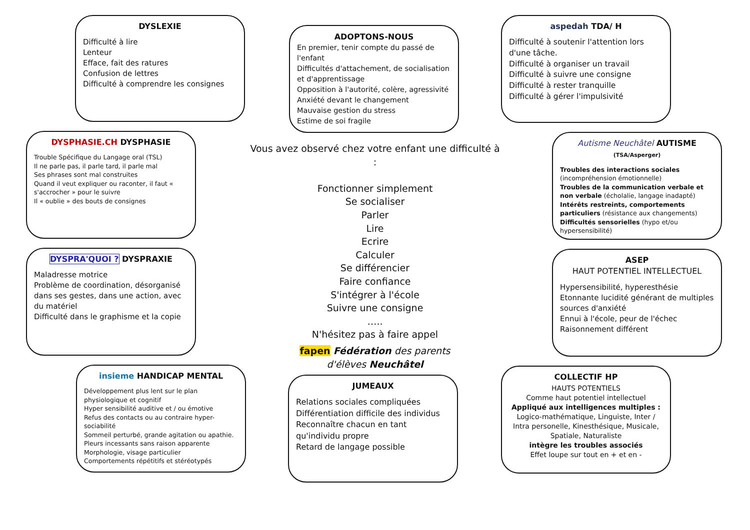DYSLEXIE
Difficulté à lire
Lenteur
Efface, fait des ratures
Confusion de lettres
Difficulté à comprendre les consignes
DYSPHASIE.CH DYSPHASIE
Trouble Spécifique du Langage oral (TSL)
Il ne parle pas, il parle tard, il parle mal
Ses phrases sont mal construites
Quand il veut expliquer ou raconter, il faut « s'accrocher » pour le suivre
Il « oublie » des bouts de consignes
DYSPRA'QUOI ? DYSPRAXIE
Maladresse motrice
Problème de coordination, désorganisé dans ses gestes, dans une action, avec du matériel
Difficulté dans le graphisme et la copie
insieme HANDICAP MENTAL
Développement plus lent sur le plan physiologique et cognitif
Hyper sensibilité auditive et / ou émotive
Refus des contacts ou au contraire hyper-sociabilité
Sommeil perturbé, grande agitation ou apathie.
Pleurs incessants sans raison apparente
Morphologie, visage particulier
Comportements répétitifs et stéréotypés
ADOPTONS-NOUS
En premier, tenir compte du passé de l'enfant
Difficultés d'attachement, de socialisation et d'apprentissage
Opposition à l'autorité, colère, agressivité
Anxiété devant le changement
Mauvaise gestion du stress
Estime de soi fragile
Vous avez observé chez votre enfant une difficulté à :
Fonctionner simplement
Se socialiser
Parler
Lire
Ecrire
Calculer
Se différencier
Faire confiance
S'intégrer à l'école
Suivre une consigne
…..
N'hésitez pas à faire appel
fapen Fédération des parents
d'élèves Neuchâtel
JUMEAUX
Relations sociales compliquées
Différentiation difficile des individus
Reconnaître chacun en tant qu'individu propre
Retard de langage possible
aspedah TDA/ H
Difficulté à soutenir l'attention lors d'une tâche.
Difficulté à organiser un travail
Difficulté à suivre une consigne
Difficulté à rester tranquille
Difficulté à gérer l'impulsivité
Autisme Neuchâtel AUTISME (TSA/Asperger)
Troubles des interactions sociales (incompréhension émotionnelle)
Troubles de la communication verbale et non verbale (écholalie, langage inadapté)
Intérêts restreints, comportements particuliers (résistance aux changements)
Difficultés sensorielles (hypo et/ou hypersensibilité)
ASEP
HAUT POTENTIEL INTELLECTUEL
Hypersensibilité, hyperesthésie
Etonnante lucidité générant de multiples sources d'anxiété
Ennui à l'école, peur de l'échec
Raisonnement différent
COLLECTIF HP
HAUTS POTENTIELS
Comme haut potentiel intellectuel
Appliqué aux intelligences multiples :
Logico-mathématique, Linguiste, Inter / Intra personelle, Kinesthésique, Musicale, Spatiale, Naturaliste
intègre les troubles associés
Effet loupe sur tout en + et en -